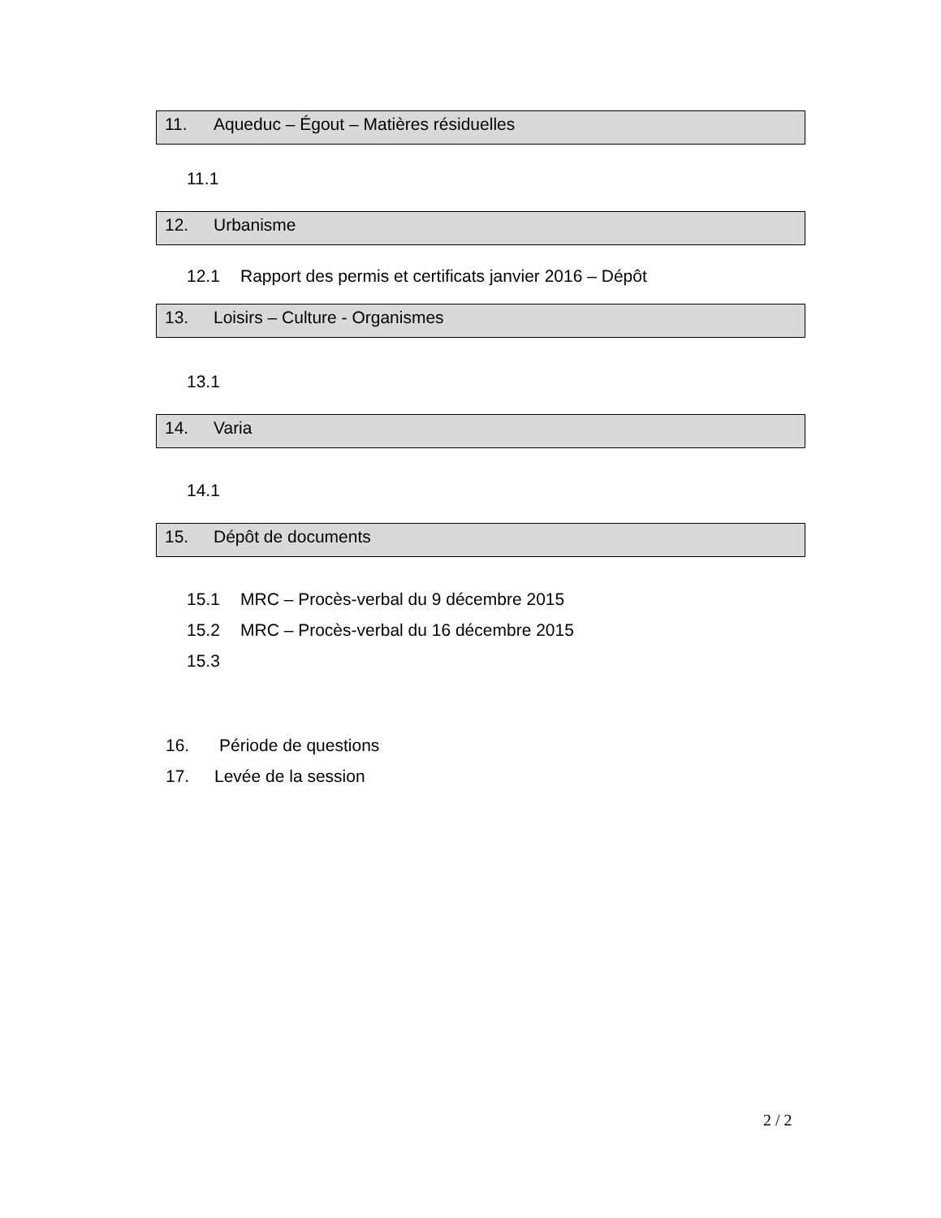11. Aqueduc – Égout – Matières résiduelles
11.1
12. Urbanisme
12.1 Rapport des permis et certificats janvier 2016 – Dépôt
13. Loisirs – Culture - Organismes
13.1
14. Varia
14.1
15. Dépôt de documents
15.1 MRC – Procès-verbal du 9 décembre 2015
15.2 MRC – Procès-verbal du 16 décembre 2015
15.3
16. Période de questions
17. Levée de la session
2 / 2